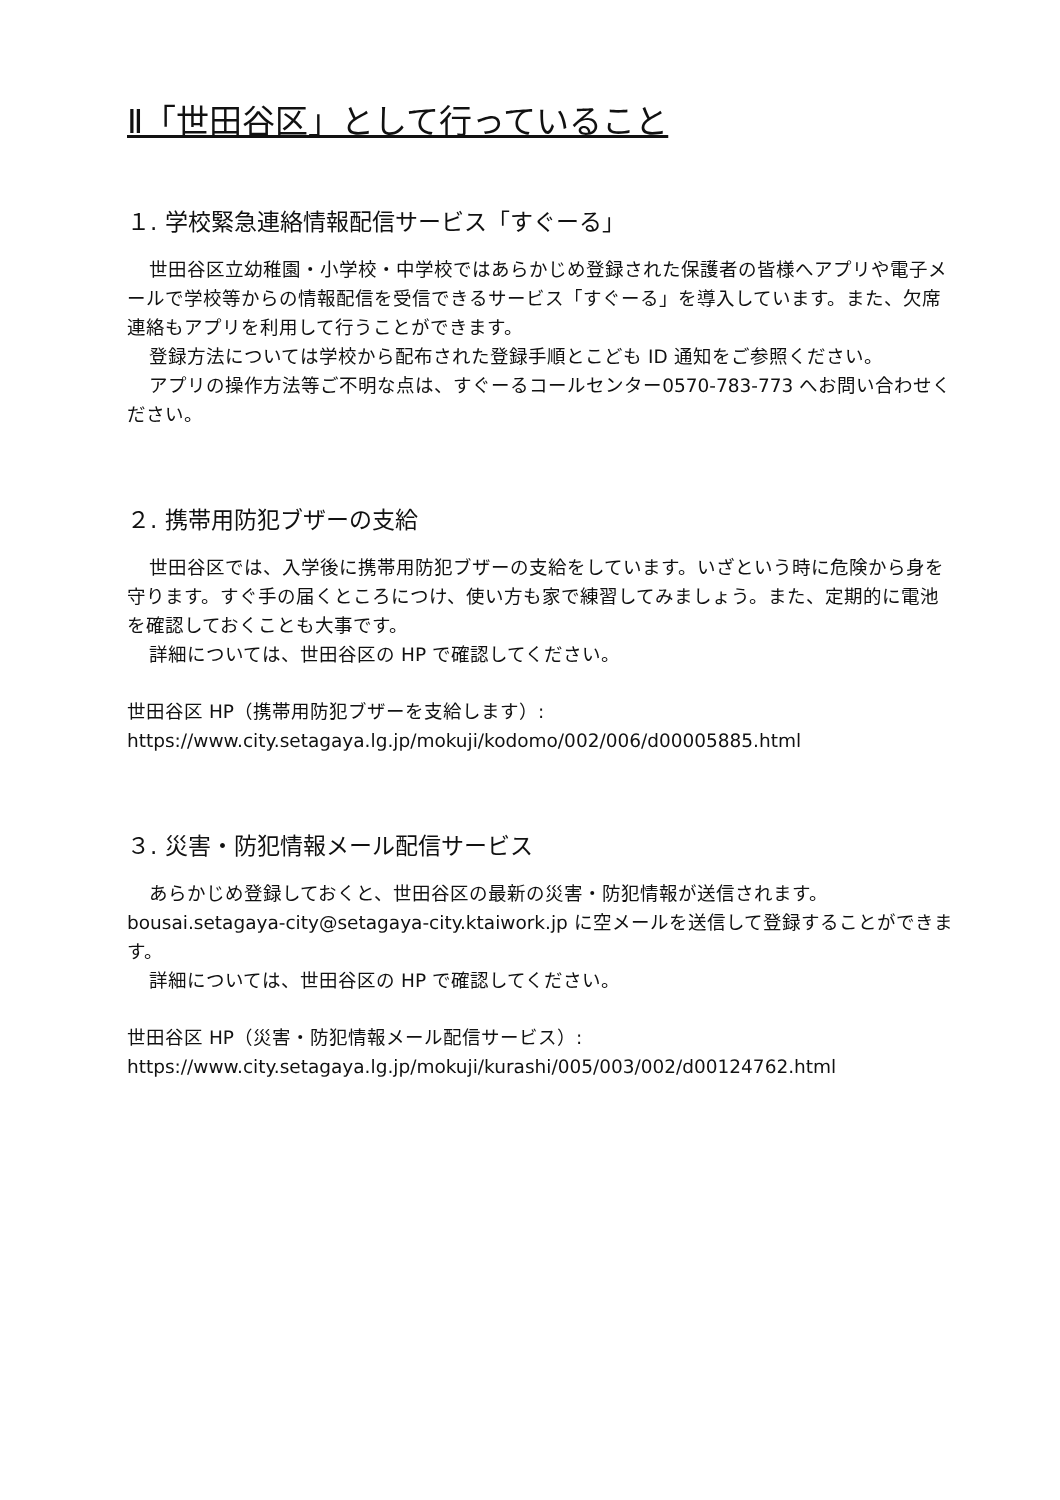Ⅱ「世田谷区」として行っていること
１. 学校緊急連絡情報配信サービス「すぐーる」
世田谷区立幼稚園・小学校・中学校ではあらかじめ登録された保護者の皆様へアプリや電子メールで学校等からの情報配信を受信できるサービス「すぐーる」を導入しています。また、欠席連絡もアプリを利用して行うことができます。
登録方法については学校から配布された登録手順とこども ID 通知をご参照ください。
アプリの操作方法等ご不明な点は、すぐーるコールセンター0570-783-773 へお問い合わせください。
２. 携帯用防犯ブザーの支給
世田谷区では、入学後に携帯用防犯ブザーの支給をしています。いざという時に危険から身を守ります。すぐ手の届くところにつけ、使い方も家で練習してみましょう。また、定期的に電池を確認しておくことも大事です。
詳細については、世田谷区の HP で確認してください。
世田谷区 HP（携帯用防犯ブザーを支給します）:
https://www.city.setagaya.lg.jp/mokuji/kodomo/002/006/d00005885.html
３. 災害・防犯情報メール配信サービス
あらかじめ登録しておくと、世田谷区の最新の災害・防犯情報が送信されます。
bousai.setagaya-city@setagaya-city.ktaiwork.jp に空メールを送信して登録することができます。
詳細については、世田谷区の HP で確認してください。
世田谷区 HP（災害・防犯情報メール配信サービス）:
https://www.city.setagaya.lg.jp/mokuji/kurashi/005/003/002/d00124762.html